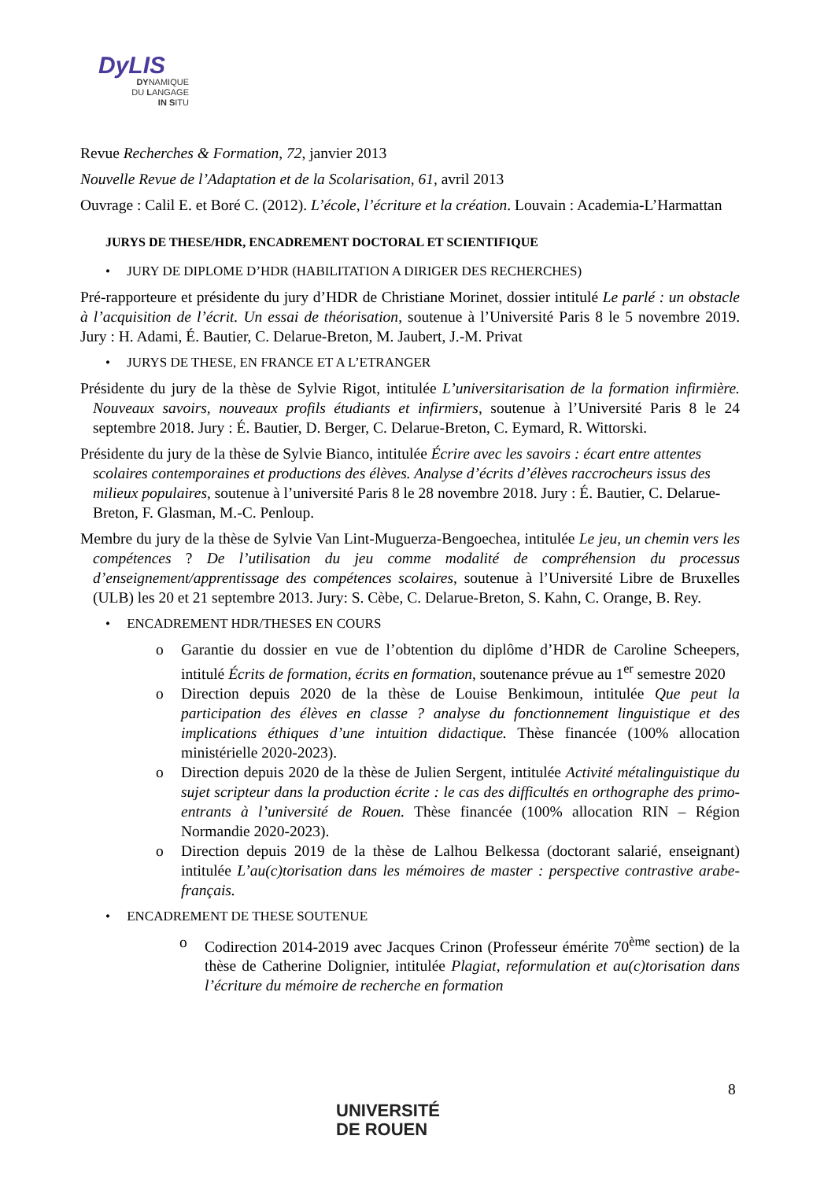DyLIS
DYNAMIQUE
DU LANGAGE
IN SITU
Revue Recherches & Formation, 72, janvier 2013
Nouvelle Revue de l’Adaptation et de la Scolarisation, 61, avril 2013
Ouvrage : Calil E. et Boré C. (2012). L’école, l’écriture et la création. Louvain : Academia-L’Harmattan
JURYS DE THESE/HDR, ENCADREMENT DOCTORAL ET SCIENTIFIQUE
• JURY DE DIPLOME D’HDR (HABILITATION A DIRIGER DES RECHERCHES)
Pré-rapporteure et présidente du jury d’HDR de Christiane Morinet, dossier intitulé Le parlé : un obstacle à l’acquisition de l’écrit. Un essai de théorisation, soutenue à l’Université Paris 8 le 5 novembre 2019. Jury : H. Adami, É. Bautier, C. Delarue-Breton, M. Jaubert, J.-M. Privat
• JURYS DE THESE, EN FRANCE ET A L’ETRANGER
Présidente du jury de la thèse de Sylvie Rigot, intitulée L’universitarisation de la formation infirmière. Nouveaux savoirs, nouveaux profils étudiants et infirmiers, soutenue à l’Université Paris 8 le 24 septembre 2018. Jury : É. Bautier, D. Berger, C. Delarue-Breton, C. Eymard, R. Wittorski.
Présidente du jury de la thèse de Sylvie Bianco, intitulée Écrire avec les savoirs : écart entre attentes scolaires contemporaines et productions des élèves. Analyse d’écrits d’élèves raccrocheurs issus des milieux populaires, soutenue à l’université Paris 8 le 28 novembre 2018. Jury : É. Bautier, C. Delarue-Breton, F. Glasman, M.-C. Penloup.
Membre du jury de la thèse de Sylvie Van Lint-Muguerza-Bengoechea, intitulée Le jeu, un chemin vers les compétences ? De l’utilisation du jeu comme modalité de compréhension du processus d’enseignement/apprentissage des compétences scolaires, soutenue à l’Université Libre de Bruxelles (ULB) les 20 et 21 septembre 2013. Jury: S. Cèbe, C. Delarue-Breton, S. Kahn, C. Orange, B. Rey.
• ENCADREMENT HDR/THESES EN COURS
o Garantie du dossier en vue de l’obtention du diplôme d’HDR de Caroline Scheepers, intitulé Écrits de formation, écrits en formation, soutenance prévue au 1<sup>er</sup> semestre 2020
o Direction depuis 2020 de la thèse de Louise Benkimoun, intitulée Que peut la participation des élèves en classe ? analyse du fonctionnement linguistique et des implications éthiques d’une intuition didactique. Thèse financée (100% allocation ministérielle 2020-2023).
o Direction depuis 2020 de la thèse de Julien Sergent, intitulée Activité métalinguistique du sujet scripteur dans la production écrite : le cas des difficultés en orthographe des primo-entrants à l’université de Rouen. Thèse financée (100% allocation RIN – Région Normandie 2020-2023).
o Direction depuis 2019 de la thèse de Lalhou Belkessa (doctorant salarié, enseignant) intitulée L’au(c)torisation dans les mémoires de master : perspective contrastive arabe-français.
• ENCADREMENT DE THESE SOUTENUE
o Codirection 2014-2019 avec Jacques Crinon (Professeur émérite 70<sup>ème</sup> section) de la thèse de Catherine Dolignier, intitulée Plagiat, reformulation et au(c)torisation dans l’écriture du mémoire de recherche en formation
8
UNIVERSITÉ
DE ROUEN